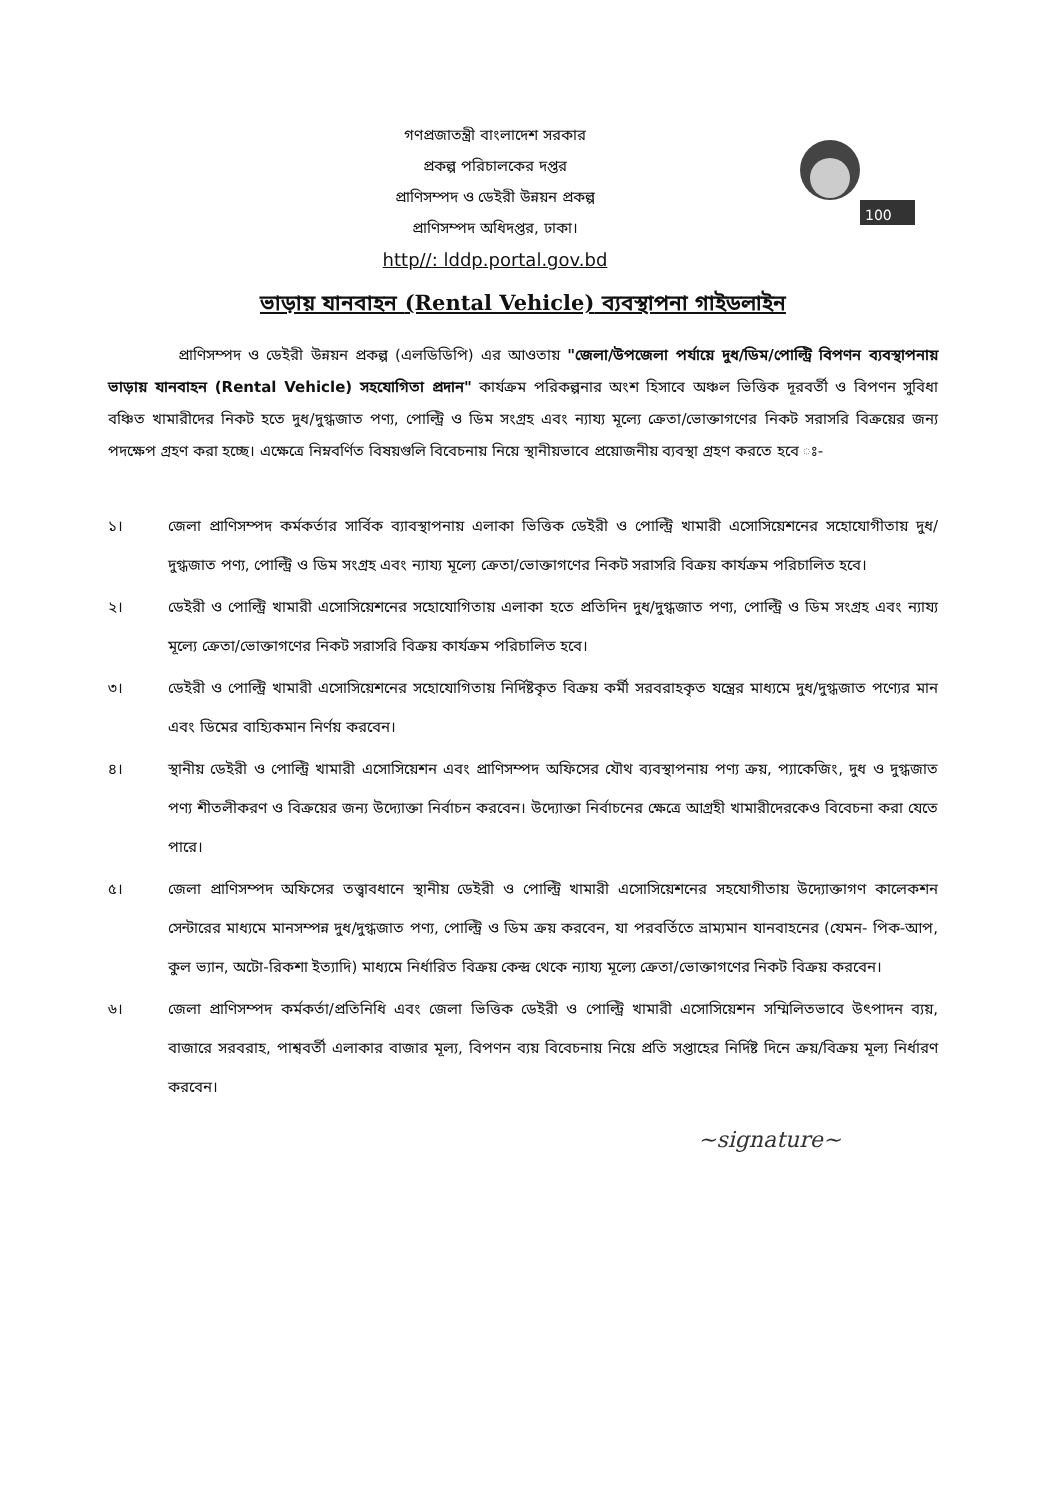গণপ্রজাতন্ত্রী বাংলাদেশ সরকার
প্রকল্প পরিচালকের দপ্তর
প্রাণিসম্পদ ও ডেইরী উন্নয়ন প্রকল্প
প্রাণিসম্পদ অধিদপ্তর, ঢাকা।
http//: lddp.portal.gov.bd
100
ভাড়ায় যানবাহন (Rental Vehicle) ব্যবস্থাপনা গাইডলাইন
প্রাণিসম্পদ ও ডেইরী উন্নয়ন প্রকল্প (এলডিডিপি) এর আওতায় "জেলা/উপজেলা পর্যায়ে দুধ/ডিম/পোল্ট্রি বিপণন ব্যবস্থাপনায় ভাড়ায় যানবাহন (Rental Vehicle) সহযোগিতা প্রদান" কার্যক্রম পরিকল্পনার অংশ হিসাবে অঞ্চল ভিত্তিক দূরবর্তী ও বিপণন সুবিধা বঞ্চিত খামারীদের নিকট হতে দুধ/দুগ্ধজাত পণ্য, পোল্ট্রি ও ডিম সংগ্রহ এবং ন্যায্য মূল্যে ক্রেতা/ভোক্তাগণের নিকট সরাসরি বিক্রয়ের জন্য পদক্ষেপ গ্রহণ করা হচ্ছে। এক্ষেত্রে নিম্নবর্ণিত বিষয়গুলি বিবেচনায় নিয়ে স্থানীয়ভাবে প্রয়োজনীয় ব্যবস্থা গ্রহণ করতে হবে ঃ-
১। জেলা প্রাণিসম্পদ কর্মকর্তার সার্বিক ব্যাবস্থাপনায় এলাকা ভিত্তিক ডেইরী ও পোল্ট্রি খামারী এসোসিয়েশনের সহোযোগীতায় দুধ/দুগ্ধজাত পণ্য, পোল্ট্রি ও ডিম সংগ্রহ এবং ন্যায্য মূল্যে ক্রেতা/ভোক্তাগণের নিকট সরাসরি বিক্রয় কার্যক্রম পরিচালিত হবে।
২। ডেইরী ও পোল্ট্রি খামারী এসোসিয়েশনের সহোযোগিতায় এলাকা হতে প্রতিদিন দুধ/দুগ্ধজাত পণ্য, পোল্ট্রি ও ডিম সংগ্রহ এবং ন্যায্য মূল্যে ক্রেতা/ভোক্তাগণের নিকট সরাসরি বিক্রয় কার্যক্রম পরিচালিত হবে।
৩। ডেইরী ও পোল্ট্রি খামারী এসোসিয়েশনের সহোযোগিতায় নির্দিষ্টকৃত বিক্রয় কর্মী সরবরাহকৃত যন্ত্রের মাধ্যমে দুধ/দুগ্ধজাত পণ্যের মান এবং ডিমের বাহ্যিকমান নির্ণয় করবেন।
৪। স্থানীয় ডেইরী ও পোল্ট্রি খামারী এসোসিয়েশন এবং প্রাণিসম্পদ অফিসের যৌথ ব্যবস্থাপনায় পণ্য ক্রয়, প্যাকেজিং, দুধ ও দুগ্ধজাত পণ্য শীতলীকরণ ও বিক্রয়ের জন্য উদ্যোক্তা নির্বাচন করবেন। উদ্যোক্তা নির্বাচনের ক্ষেত্রে আগ্রহী খামারীদেরকেও বিবেচনা করা যেতে পারে।
৫। জেলা প্রাণিসম্পদ অফিসের তত্ত্বাবধানে স্থানীয় ডেইরী ও পোল্ট্রি খামারী এসোসিয়েশনের সহযোগীতায় উদ্যোক্তাগণ কালেকশন সেন্টারের মাধ্যমে মানসম্পন্ন দুধ/দুগ্ধজাত পণ্য, পোল্ট্রি ও ডিম ক্রয় করবেন, যা পরবর্তিতে ভ্রাম্যমান যানবাহনের (যেমন- পিক-আপ, কুল ভ্যান, অটো-রিকশা ইত্যাদি) মাধ্যমে নির্ধারিত বিক্রয় কেন্দ্র থেকে ন্যায্য মূল্যে ক্রেতা/ভোক্তাগণের নিকট বিক্রয় করবেন।
৬। জেলা প্রাণিসম্পদ কর্মকর্তা/প্রতিনিধি এবং জেলা ভিত্তিক ডেইরী ও পোল্ট্রি খামারী এসোসিয়েশন সম্মিলিতভাবে উৎপাদন ব্যয়, বাজারে সরবরাহ, পাশ্ববর্তী এলাকার বাজার মূল্য, বিপণন ব্যয় বিবেচনায় নিয়ে প্রতি সপ্তাহের নির্দিষ্ট দিনে ক্রয়/বিক্রয় মূল্য নির্ধারণ করবেন।
~signature~